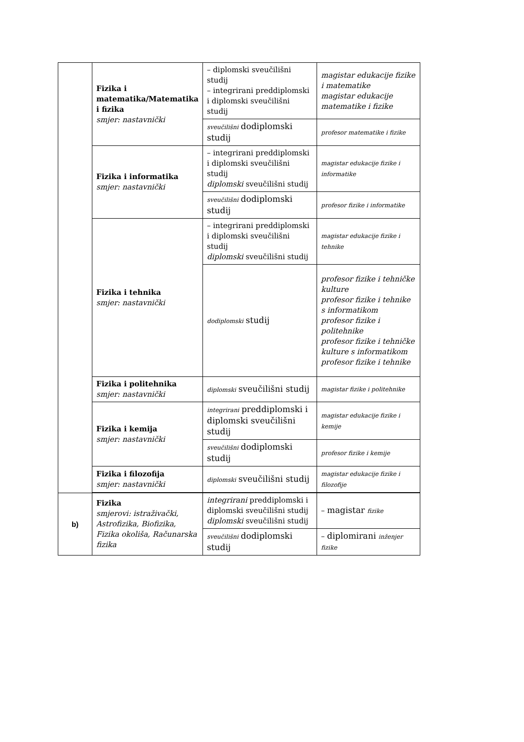| | Fizika i matematika/Matematika i fizika smjer: nastavnički | – diplomski sveučilišni studij – integrirani preddiplomski i diplomski sveučilišni studij | magistar edukacije fizike i matematike magistar edukacije matematike i fizike |
| | | sveučilišni dodiplomski studij | profesor matematike i fizike |
| | Fizika i informatika smjer: nastavnički | – integrirani preddiplomski i diplomski sveučilišni studij diplomski sveučilišni studij | magistar edukacije fizike i informatike |
| | | sveučilišni dodiplomski studij | profesor fizike i informatike |
| | Fizika i tehnika smjer: nastavnički | – integrirani preddiplomski i diplomski sveučilišni studij diplomski sveučilišni studij | magistar edukacije fizike i tehnike |
| | | dodiplomski studij | profesor fizike i tehničke kulture profesor fizike i tehnike s informatikom profesor fizike i politehnike profesor fizike i tehničke kulture s informatikom profesor fizike i tehnike |
| | Fizika i politehnika smjer: nastavnički | diplomski sveučilišni studij | magistar fizike i politehnike |
| | Fizika i kemija smjer: nastavnički | integrirani preddiplomski i diplomski sveučilišni studij | magistar edukacije fizike i kemije |
| | | sveučilišni dodiplomski studij | profesor fizike i kemije |
| | Fizika i filozofija smjer: nastavnički | diplomski sveučilišni studij | magistar edukacije fizike i filozofije |
| b) | Fizika smjerovi: istraživački, Astrofizika, Biofizika, Fizika okoliša, Računarska fizika | integrirani preddiplomski i diplomski sveučilišni studij diplomski sveučilišni studij | – magistar fizike |
| | | sveučilišni dodiplomski studij | – diplomirani inženjer fizike |